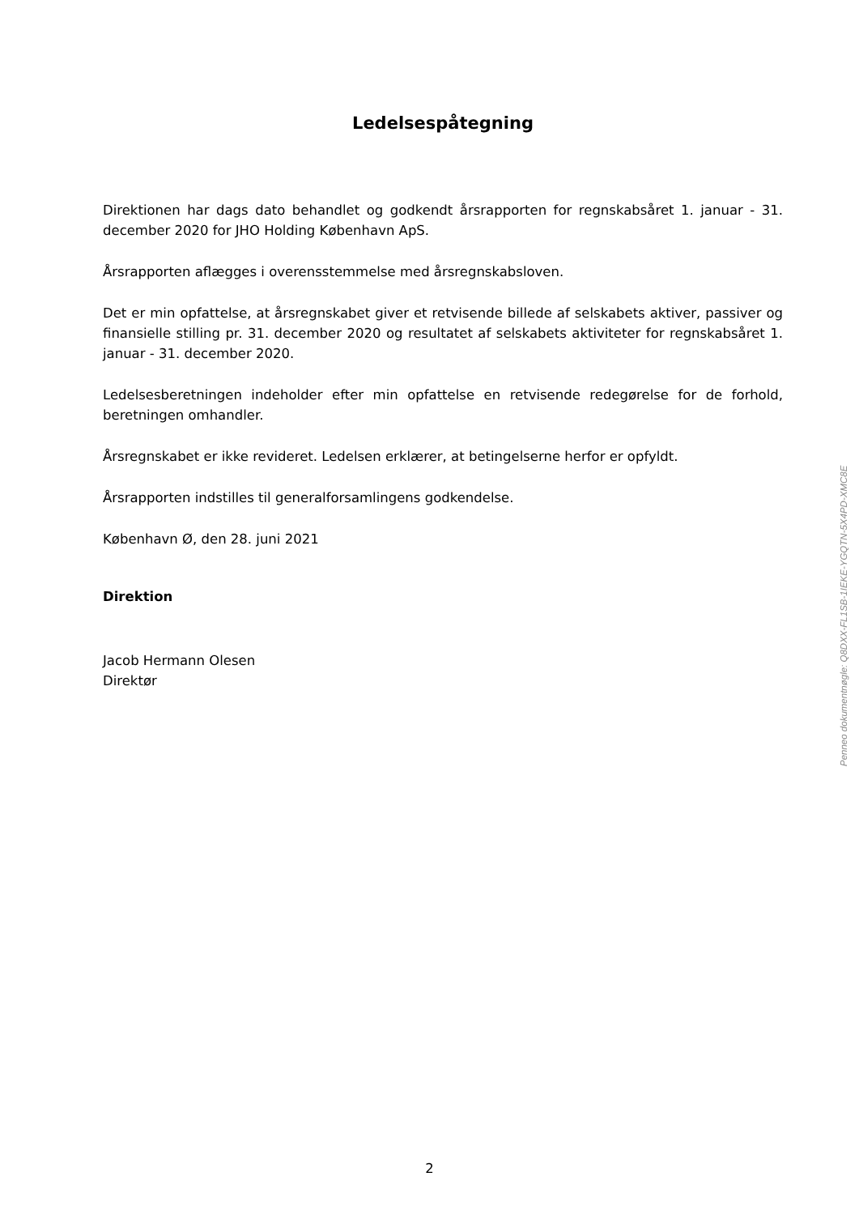Ledelsespåtegning
Direktionen har dags dato behandlet og godkendt årsrapporten for regnskabsåret 1. januar - 31. december 2020 for JHO Holding København ApS.
Årsrapporten aflægges i overensstemmelse med årsregnskabsloven.
Det er min opfattelse, at årsregnskabet giver et retvisende billede af selskabets aktiver, passiver og finansielle stilling pr. 31. december 2020 og resultatet af selskabets aktiviteter for regnskabsåret 1. januar - 31. december 2020.
Ledelsesberetningen indeholder efter min opfattelse en retvisende redegørelse for de forhold, beretningen omhandler.
Årsregnskabet er ikke revideret. Ledelsen erklærer, at betingelserne herfor er opfyldt.
Årsrapporten indstilles til generalforsamlingens godkendelse.
København Ø, den 28. juni 2021
Direktion
Jacob Hermann Olesen
Direktør
Penneo dokumentnøgle: Q8DXX-FL1SB-1IEKE-YGQTN-5X4PD-XMC8E
2